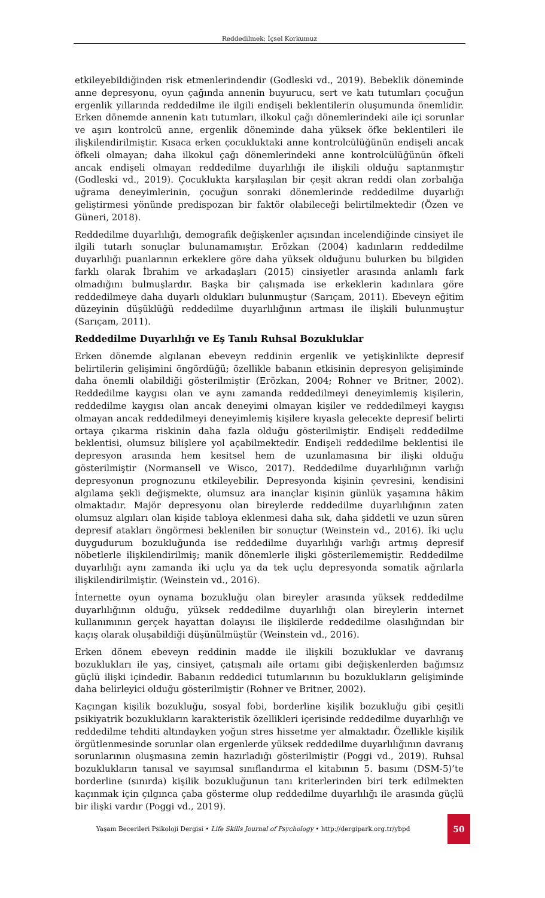Reddedilmek; İçsel Korkumuz
etkileyebildiğinden risk etmenlerindendir (Godleski vd., 2019). Bebeklik döneminde anne depresyonu, oyun çağında annenin buyurucu, sert ve katı tutumları çocuğun ergenlik yıllarında reddedilme ile ilgili endişeli beklentilerin oluşumunda önemlidir. Erken dönemde annenin katı tutumları, ilkokul çağı dönemlerindeki aile içi sorunlar ve aşırı kontrolcü anne, ergenlik döneminde daha yüksek öfke beklentileri ile ilişkilendirilmiştir. Kısaca erken çocukluktaki anne kontrolcülüğünün endişeli ancak öfkeli olmayan; daha ilkokul çağı dönemlerindeki anne kontrolcülüğünün öfkeli ancak endişeli olmayan reddedilme duyarlılığı ile ilişkili olduğu saptanmıştır (Godleski vd., 2019). Çocuklukta karşılaşılan bir çeşit akran reddi olan zorbalığa uğrama deneyimlerinin, çocuğun sonraki dönemlerinde reddedilme duyarlığı geliştirmesi yönünde predispozan bir faktör olabileceği belirtilmektedir (Özen ve Güneri, 2018).
Reddedilme duyarlılığı, demografik değişkenler açısından incelendiğinde cinsiyet ile ilgili tutarlı sonuçlar bulunamamıştır. Erözkan (2004) kadınların reddedilme duyarlılığı puanlarının erkeklere göre daha yüksek olduğunu bulurken bu bilgiden farklı olarak İbrahim ve arkadaşları (2015) cinsiyetler arasında anlamlı fark olmadığını bulmuşlardır. Başka bir çalışmada ise erkeklerin kadınlara göre reddedilmeye daha duyarlı oldukları bulunmuştur (Sarıçam, 2011). Ebeveyn eğitim düzeyinin düşüklüğü reddedilme duyarlılığının artması ile ilişkili bulunmuştur (Sarıçam, 2011).
Reddedilme Duyarlılığı ve Eş Tanılı Ruhsal Bozukluklar
Erken dönemde algılanan ebeveyn reddinin ergenlik ve yetişkinlikte depresif belirtilerin gelişimini öngördüğü; özellikle babanın etkisinin depresyon gelişiminde daha önemli olabildiği gösterilmiştir (Erözkan, 2004; Rohner ve Britner, 2002). Reddedilme kaygısı olan ve aynı zamanda reddedilmeyi deneyimlemiş kişilerin, reddedilme kaygısı olan ancak deneyimi olmayan kişiler ve reddedilmeyi kaygısı olmayan ancak reddedilmeyi deneyimlemiş kişilere kıyasla gelecekte depresif belirti ortaya çıkarma riskinin daha fazla olduğu gösterilmiştir. Endişeli reddedilme beklentisi, olumsuz bilişlere yol açabilmektedir. Endişeli reddedilme beklentisi ile depresyon arasında hem kesitsel hem de uzunlamasına bir ilişki olduğu gösterilmiştir (Normansell ve Wisco, 2017). Reddedilme duyarlılığının varlığı depresyonun prognozunu etkileyebilir. Depresyonda kişinin çevresini, kendisini algılama şekli değişmekte, olumsuz ara inançlar kişinin günlük yaşamına hâkim olmaktadır. Majör depresyonu olan bireylerde reddedilme duyarlılığının zaten olumsuz algıları olan kişide tabloya eklenmesi daha sık, daha şiddetli ve uzun süren depresif atakları öngörmesi beklenilen bir sonuçtur (Weinstein vd., 2016). İki uçlu duygudurum bozukluğunda ise reddedilme duyarlılığı varlığı artmış depresif nöbetlerle ilişkilendirilmiş; manik dönemlerle ilişki gösterilememiştir. Reddedilme duyarlılığı aynı zamanda iki uçlu ya da tek uçlu depresyonda somatik ağrılarla ilişkilendirilmiştir. (Weinstein vd., 2016).
İnternette oyun oynama bozukluğu olan bireyler arasında yüksek reddedilme duyarlılığının olduğu, yüksek reddedilme duyarlılığı olan bireylerin internet kullanımının gerçek hayattan dolayısı ile ilişkilerde reddedilme olasılığından bir kaçış olarak oluşabildiği düşünülmüştür (Weinstein vd., 2016).
Erken dönem ebeveyn reddinin madde ile ilişkili bozukluklar ve davranış bozuklukları ile yaş, cinsiyet, çatışmalı aile ortamı gibi değişkenlerden bağımsız güçlü ilişki içindedir. Babanın reddedici tutumlarının bu bozuklukların gelişiminde daha belirleyici olduğu gösterilmiştir (Rohner ve Britner, 2002).
Kaçıngan kişilik bozukluğu, sosyal fobi, borderline kişilik bozukluğu gibi çeşitli psikiyatrik bozuklukların karakteristik özellikleri içerisinde reddedilme duyarlılığı ve reddedilme tehditi altındayken yoğun stres hissetme yer almaktadır. Özellikle kişilik örgütlenmesinde sorunlar olan ergenlerde yüksek reddedilme duyarlılığının davranış sorunlarının oluşmasına zemin hazırladığı gösterilmiştir (Poggi vd., 2019). Ruhsal bozuklukların tanısal ve sayımsal sınıflandırma el kitabının 5. basımı (DSM-5)’te borderline (sınırda) kişilik bozukluğunun tanı kriterlerinden biri terk edilmekten kaçınmak için çılgınca çaba gösterme olup reddedilme duyarlılığı ile arasında güçlü bir ilişki vardır (Poggi vd., 2019).
Yaşam Becerileri Psikoloji Dergisi • Life Skills Journal of Psychology • http://dergipark.org.tr/ybpd
50